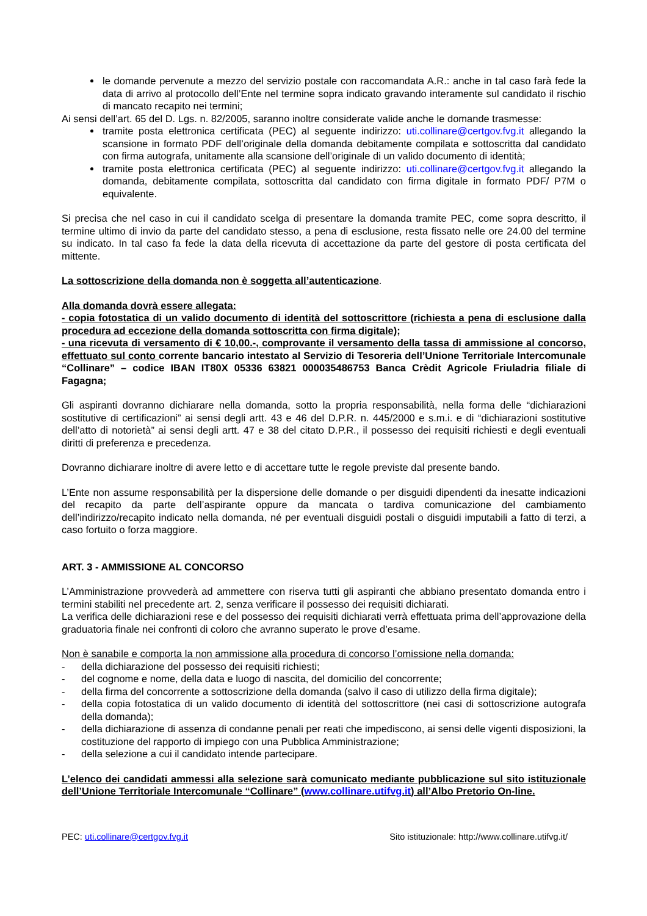le domande pervenute a mezzo del servizio postale con raccomandata A.R.: anche in tal caso farà fede la data di arrivo al protocollo dell’Ente nel termine sopra indicato gravando interamente sul candidato il rischio di mancato recapito nei termini;
Ai sensi dell’art. 65 del D. Lgs. n. 82/2005, saranno inoltre considerate valide anche le domande trasmesse:
tramite posta elettronica certificata (PEC) al seguente indirizzo: uti.collinare@certgov.fvg.it allegando la scansione in formato PDF dell’originale della domanda debitamente compilata e sottoscritta dal candidato con firma autografa, unitamente alla scansione dell’originale di un valido documento di identità;
tramite posta elettronica certificata (PEC) al seguente indirizzo: uti.collinare@certgov.fvg.it allegando la domanda, debitamente compilata, sottoscritta dal candidato con firma digitale in formato PDF/ P7M o equivalente.
Si precisa che nel caso in cui il candidato scelga di presentare la domanda tramite PEC, come sopra descritto, il termine ultimo di invio da parte del candidato stesso, a pena di esclusione, resta fissato nelle ore 24.00 del termine su indicato. In tal caso fa fede la data della ricevuta di accettazione da parte del gestore di posta certificata del mittente.
La sottoscrizione della domanda non è soggetta all’autenticazione.
Alla domanda dovrà essere allegata:
- copia fotostatica di un valido documento di identità del sottoscrittore (richiesta a pena di esclusione dalla procedura ad eccezione della domanda sottoscritta con firma digitale);
- una ricevuta di versamento di € 10,00.-, comprovante il versamento della tassa di ammissione al concorso, effettuato sul conto corrente bancario intestato al Servizio di Tesoreria dell’Unione Territoriale Intercomunale “Collinare” – codice IBAN IT80X 05336 63821 000035486753 Banca Crèdit Agricole Friuladria filiale di Fagagna;
Gli aspiranti dovranno dichiarare nella domanda, sotto la propria responsabilità, nella forma delle “dichiarazioni sostitutive di certificazioni” ai sensi degli artt. 43 e 46 del D.P.R. n. 445/2000 e s.m.i. e di “dichiarazioni sostitutive dell’atto di notorietà” ai sensi degli artt. 47 e 38 del citato D.P.R., il possesso dei requisiti richiesti e degli eventuali diritti di preferenza e precedenza.
Dovranno dichiarare inoltre di avere letto e di accettare tutte le regole previste dal presente bando.
L’Ente non assume responsabilità per la dispersione delle domande o per disguidi dipendenti da inesatte indicazioni del recapito da parte dell’aspirante oppure da mancata o tardiva comunicazione del cambiamento dell’indirizzo/recapito indicato nella domanda, né per eventuali disguidi postali o disguidi imputabili a fatto di terzi, a caso fortuito o forza maggiore.
ART. 3 - AMMISSIONE AL CONCORSO
L’Amministrazione provvederà ad ammettere con riserva tutti gli aspiranti che abbiano presentato domanda entro i termini stabiliti nel precedente art. 2, senza verificare il possesso dei requisiti dichiarati.
La verifica delle dichiarazioni rese e del possesso dei requisiti dichiarati verrà effettuata prima dell’approvazione della graduatoria finale nei confronti di coloro che avranno superato le prove d’esame.
Non è sanabile e comporta la non ammissione alla procedura di concorso l’omissione nella domanda:
- della dichiarazione del possesso dei requisiti richiesti;
- del cognome e nome, della data e luogo di nascita, del domicilio del concorrente;
- della firma del concorrente a sottoscrizione della domanda (salvo il caso di utilizzo della firma digitale);
- della copia fotostatica di un valido documento di identità del sottoscrittore (nei casi di sottoscrizione autografa della domanda);
- della dichiarazione di assenza di condanne penali per reati che impediscono, ai sensi delle vigenti disposizioni, la costituzione del rapporto di impiego con una Pubblica Amministrazione;
- della selezione a cui il candidato intende partecipare.
L’elenco dei candidati ammessi alla selezione sarà comunicato mediante pubblicazione sul sito istituzionale dell’Unione Territoriale Intercomunale “Collinare” (www.collinare.utifvg.it) all’Albo Pretorio On-line.
PEC: uti.collinare@certgov.fvg.it Sito istituzionale: http://www.collinare.utifvg.it/